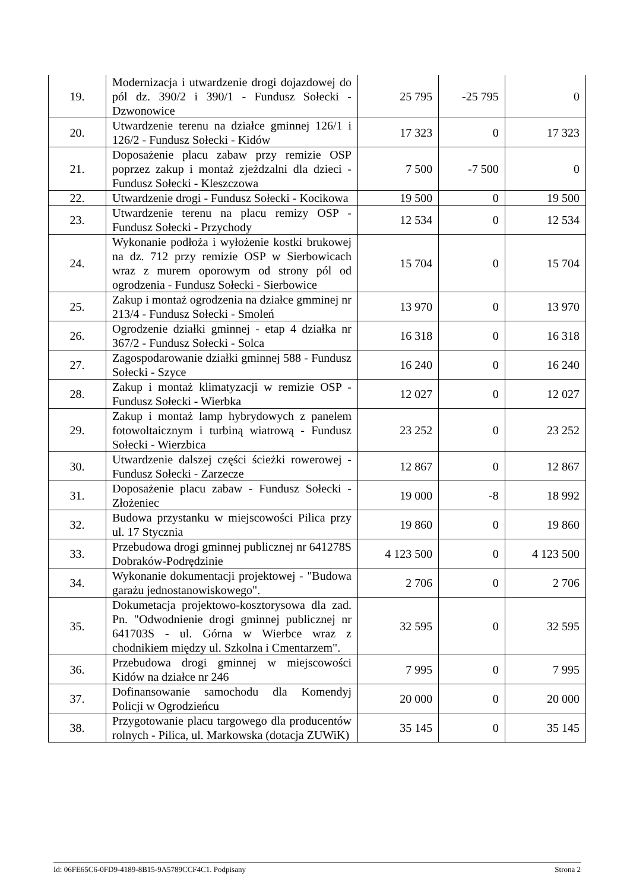| 19. | Modernizacja i utwardzenie drogi dojazdowej do pól dz. 390/2 i 390/1 - Fundusz Sołecki - Dzwonowice | 25 795 | -25 795 | 0 |
| 20. | Utwardzenie terenu na działce gminnej 126/1 i 126/2 - Fundusz Sołecki - Kidów | 17 323 | 0 | 17 323 |
| 21. | Doposażenie placu zabaw przy remizie OSP poprzez zakup i montaż zjeżdzalni dla dzieci - Fundusz Sołecki - Kleszczowa | 7 500 | -7 500 | 0 |
| 22. | Utwardzenie drogi - Fundusz Sołecki - Kocikowa | 19 500 | 0 | 19 500 |
| 23. | Utwardzenie terenu na placu remizy OSP - Fundusz Sołecki - Przychody | 12 534 | 0 | 12 534 |
| 24. | Wykonanie podłoża i wyłożenie kostki brukowej na dz. 712 przy remizie OSP w Sierbowicach wraz z murem oporowym od strony pól od ogrodzenia - Fundusz Sołecki - Sierbowice | 15 704 | 0 | 15 704 |
| 25. | Zakup i montaż ogrodzenia na działce gmminej nr 213/4 - Fundusz Sołecki - Smoleń | 13 970 | 0 | 13 970 |
| 26. | Ogrodzenie działki gminnej - etap 4 działka nr 367/2 - Fundusz Sołecki - Solca | 16 318 | 0 | 16 318 |
| 27. | Zagospodarowanie działki gminnej 588 - Fundusz Sołecki - Szyce | 16 240 | 0 | 16 240 |
| 28. | Zakup i montaż klimatyzacji w remizie OSP - Fundusz Sołecki - Wierbka | 12 027 | 0 | 12 027 |
| 29. | Zakup i montaż lamp hybrydowych z panelem fotowoltaicznym i turbiną wiatrową - Fundusz Sołecki - Wierzbica | 23 252 | 0 | 23 252 |
| 30. | Utwardzenie dalszej części ścieżki rowerowej - Fundusz Sołecki - Zarzecze | 12 867 | 0 | 12 867 |
| 31. | Doposażenie placu zabaw - Fundusz Sołecki - Złożeniec | 19 000 | -8 | 18 992 |
| 32. | Budowa przystanku w miejscowości Pilica przy ul. 17 Stycznia | 19 860 | 0 | 19 860 |
| 33. | Przebudowa drogi gminnej publicznej nr 641278S Dobraków-Podrędzinie | 4 123 500 | 0 | 4 123 500 |
| 34. | Wykonanie dokumentacji projektowej - "Budowa garażu jednostanowiskowego". | 2 706 | 0 | 2 706 |
| 35. | Dokumetacja projektowo-kosztorysowa dla zad. Pn. "Odwodnienie drogi gminnej publicznej nr 641703S - ul. Górna w Wierbce wraz z chodnikiem między ul. Szkolna i Cmentarzem". | 32 595 | 0 | 32 595 |
| 36. | Przebudowa drogi gminnej w miejscowości Kidów na działce nr 246 | 7 995 | 0 | 7 995 |
| 37. | Dofinansowanie samochodu dla Komendyj Policji w Ogrodzieńcu | 20 000 | 0 | 20 000 |
| 38. | Przygotowanie placu targowego dla producentów rolnych - Pilica, ul. Markowska (dotacja ZUWiK) | 35 145 | 0 | 35 145 |
Id: 06FE65C6-0FD9-4189-8B15-9A5789CCF4C1. Podpisany Strona 2